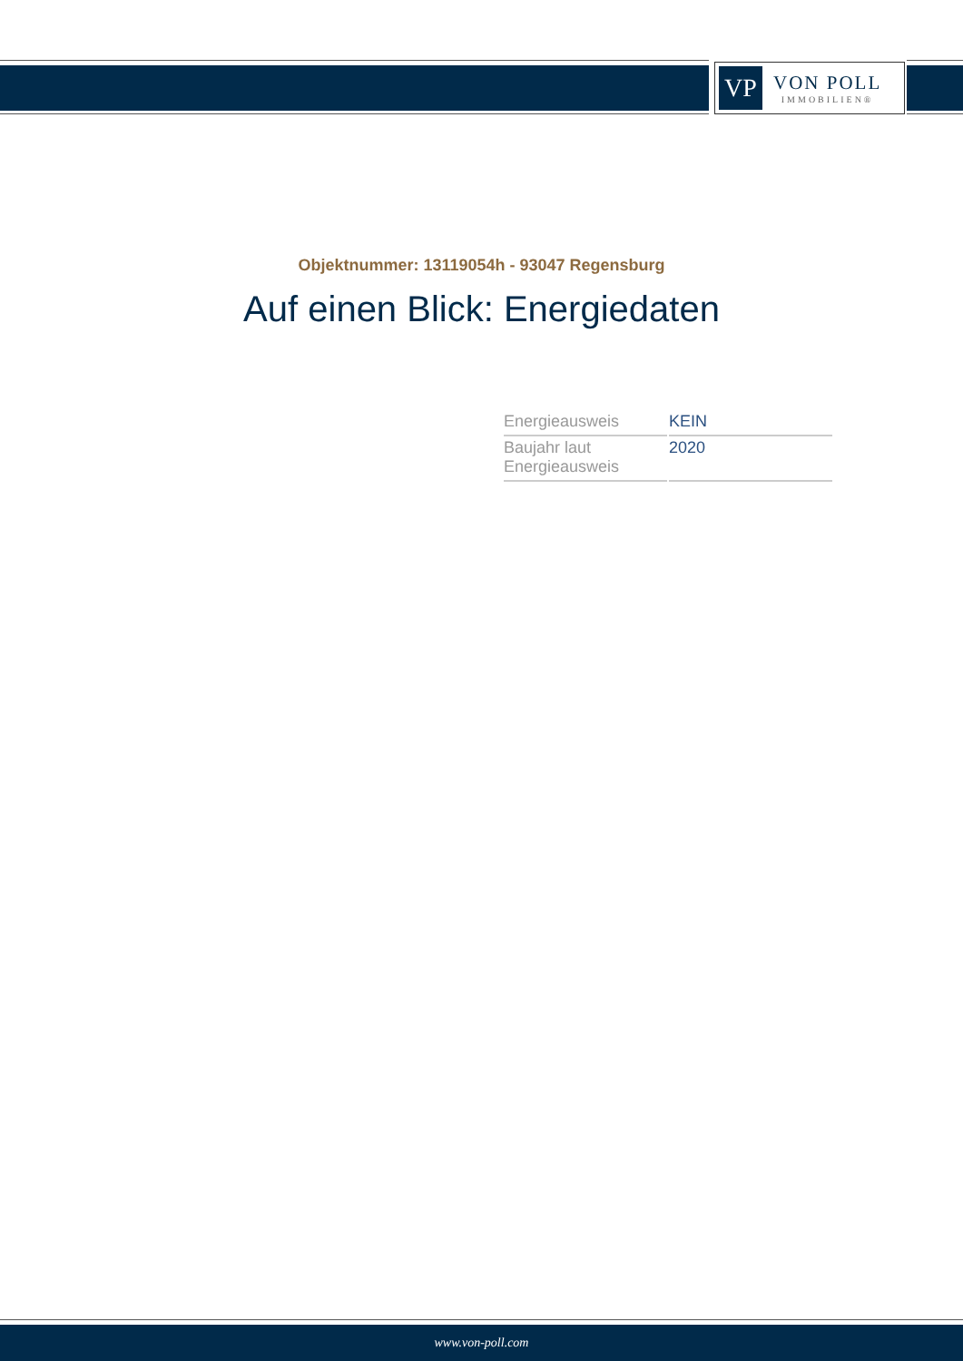VP
VON POLL
IMMOBILIEN®
Objektnummer: 13119054h - 93047 Regensburg
Auf einen Blick: Energiedaten
| Energieausweis | KEIN |
| Baujahr laut Energieausweis | 2020 |
www.von-poll.com